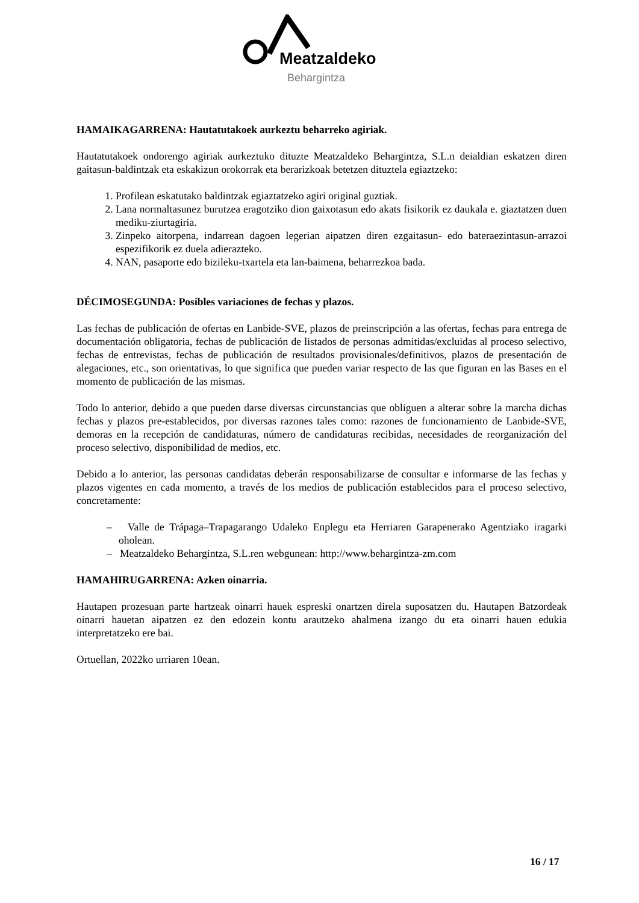Meatzaldeko
Behargintza
HAMAIKAGARRENA: Hautatutakoek aurkeztu beharreko agiriak.
Hautatutakoek ondorengo agiriak aurkeztuko dituzte Meatzaldeko Behargintza, S.L.n deialdian eskatzen diren gaitasun-baldintzak eta eskakizun orokorrak eta berarizkoak betetzen dituztela egiaztzeko:
1. Profilean eskatutako baldintzak egiaztatzeko agiri original guztiak.
2. Lana normaltasunez burutzea eragotziko dion gaixotasun edo akats fisikorik ez daukala e. giaztatzen duen mediku-ziurtagiria.
3. Zinpeko aitorpena, indarrean dagoen legerian aipatzen diren ezgaitasun- edo bateraezintasun-arrazoi espezifikorik ez duela adierazteko.
4. NAN, pasaporte edo bizileku-txartela eta lan-baimena, beharrezkoa bada.
DÉCIMOSEGUNDA: Posibles variaciones de fechas y plazos.
Las fechas de publicación de ofertas en Lanbide-SVE, plazos de preinscripción a las ofertas, fechas para entrega de documentación obligatoria, fechas de publicación de listados de personas admitidas/excluidas al proceso selectivo, fechas de entrevistas, fechas de publicación de resultados provisionales/definitivos, plazos de presentación de alegaciones, etc., son orientativas, lo que significa que pueden variar respecto de las que figuran en las Bases en el momento de publicación de las mismas.
Todo lo anterior, debido a que pueden darse diversas circunstancias que obliguen a alterar sobre la marcha dichas fechas y plazos pre-establecidos, por diversas razones tales como: razones de funcionamiento de Lanbide-SVE, demoras en la recepción de candidaturas, número de candidaturas recibidas, necesidades de reorganización del proceso selectivo, disponibilidad de medios, etc.
Debido a lo anterior, las personas candidatas deberán responsabilizarse de consultar e informarse de las fechas y plazos vigentes en cada momento, a través de los medios de publicación establecidos para el proceso selectivo, concretamente:
– Valle de Trápaga–Trapagarango Udaleko Enplegu eta Herriaren Garapenerako Agentziako iragarki oholean.
– Meatzaldeko Behargintza, S.L.ren webgunean: http://www.behargintza-zm.com
HAMAHIRUGARRENA: Azken oinarria.
Hautapen prozesuan parte hartzeak oinarri hauek espreski onartzen direla suposatzen du. Hautapen Batzordeak oinarri hauetan aipatzen ez den edozein kontu arautzeko ahalmena izango du eta oinarri hauen edukia interpretatzeko ere bai.
Ortuellan, 2022ko urriaren 10ean.
16 / 17